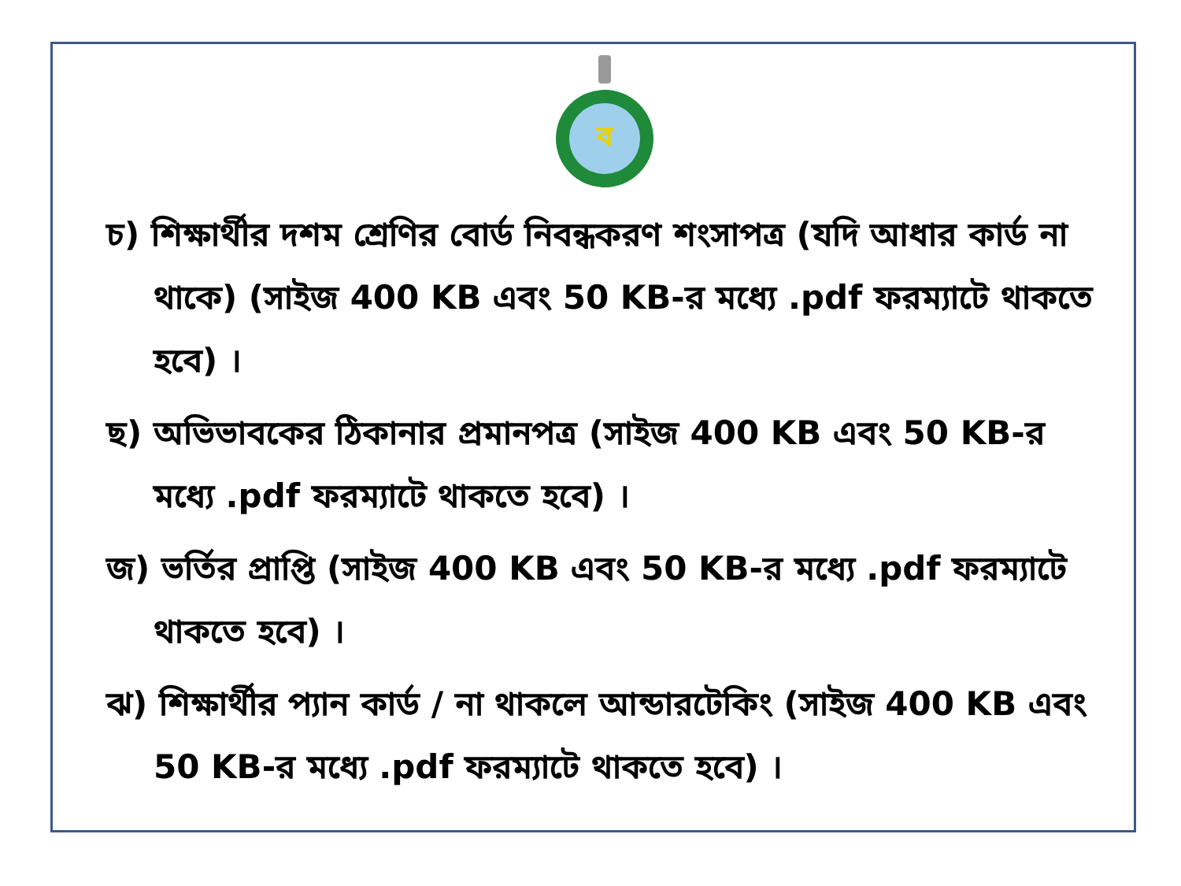ব
চ) শিক্ষার্থীর দশম শ্রেণির বোর্ড নিবন্ধকরণ শংসাপত্র (যদি আধার কার্ড না থাকে) (সাইজ 400 KB এবং 50 KB-র মধ্যে .pdf ফরম্যাটে থাকতে হবে) ।
ছ) অভিভাবকের ঠিকানার প্রমানপত্র (সাইজ 400 KB এবং 50 KB-র মধ্যে .pdf ফরম্যাটে থাকতে হবে) ।
জ) ভর্তির প্রাপ্তি (সাইজ 400 KB এবং 50 KB-র মধ্যে .pdf ফরম্যাটে থাকতে হবে) ।
ঝ) শিক্ষার্থীর প্যান কার্ড / না থাকলে আন্ডারটেকিং (সাইজ 400 KB এবং 50 KB-র মধ্যে .pdf ফরম্যাটে থাকতে হবে) ।